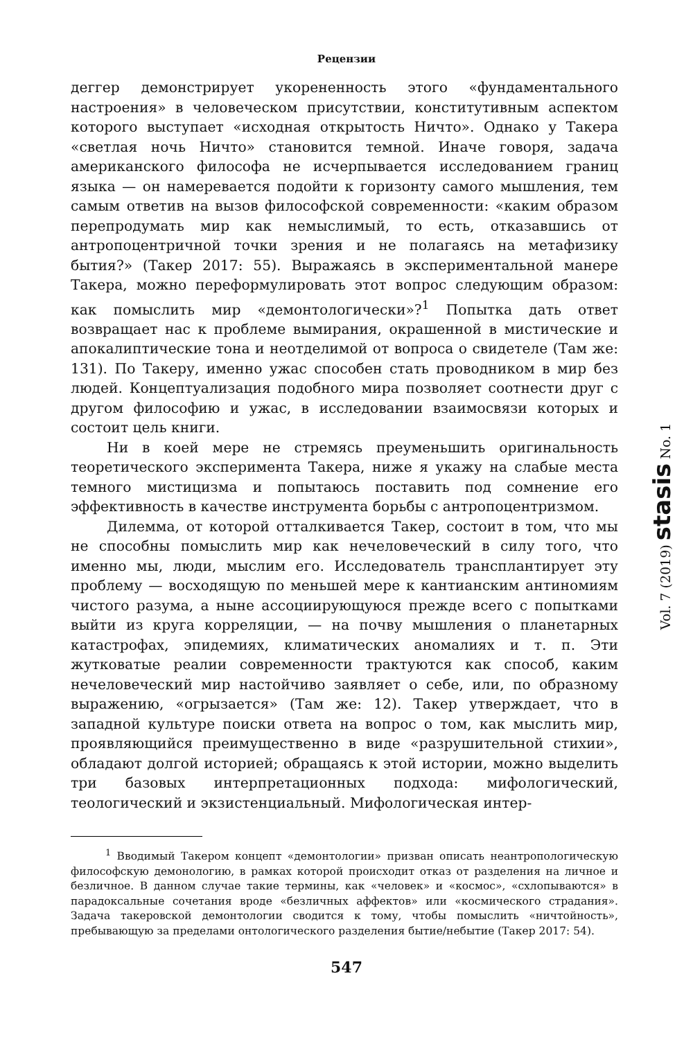Рецензии
деггер демонстрирует укорененность этого «фундаментального настроения» в человеческом присутствии, конститутивным аспектом которого выступает «исходная открытость Ничто». Однако у Такера «светлая ночь Ничто» становится темной. Иначе говоря, задача американского философа не исчерпывается исследованием границ языка — он намеревается подойти к горизонту самого мышления, тем самым ответив на вызов философской современности: «каким образом перепродумать мир как немыслимый, то есть, отказавшись от антропоцентричной точки зрения и не полагаясь на метафизику бытия?» (Такер 2017: 55). Выражаясь в экспериментальной манере Такера, можно переформулировать этот вопрос следующим образом: как помыслить мир «демонтологически»?<sup>1</sup> Попытка дать ответ возвращает нас к проблеме вымирания, окрашенной в мистические и апокалиптические тона и неотделимой от вопроса о свидетеле (Там же: 131). По Такеру, именно ужас способен стать проводником в мир без людей. Концептуализация подобного мира позволяет соотнести друг с другом философию и ужас, в исследовании взаимосвязи которых и состоит цель книги.
Ни в коей мере не стремясь преуменьшить оригинальность теоретического эксперимента Такера, ниже я укажу на слабые места темного мистицизма и попытаюсь поставить под сомнение его эффективность в качестве инструмента борьбы с антропоцентризмом.
Дилемма, от которой отталкивается Такер, состоит в том, что мы не способны помыслить мир как нечеловеческий в силу того, что именно мы, люди, мыслим его. Исследователь трансплантирует эту проблему — восходящую по меньшей мере к кантианским антиномиям чистого разума, а ныне ассоциирующуюся прежде всего с попытками выйти из круга корреляции, — на почву мышления о планетарных катастрофах, эпидемиях, климатических аномалиях и т. п. Эти жутковатые реалии современности трактуются как способ, каким нечеловеческий мир настойчиво заявляет о себе, или, по образному выражению, «огрызается» (Там же: 12). Такер утверждает, что в западной культуре поиски ответа на вопрос о том, как мыслить мир, проявляющийся преимущественно в виде «разрушительной стихии», обладают долгой историей; обращаясь к этой истории, можно выделить три базовых интерпретационных подхода: мифологический, теологический и экзистенциальный. Мифологическая интер-
<sup>1</sup> Вводимый Такером концепт «демонтологии» призван описать неантропологическую философскую демонологию, в рамках которой происходит отказ от разделения на личное и безличное. В данном случае такие термины, как «человек» и «космос», «схлопываются» в парадоксальные сочетания вроде «безличных аффектов» или «космического страдания». Задача такеровской демонтологии сводится к тому, чтобы помыслить «ничтойность», пребывающую за пределами онтологического разделения бытие/небытие (Такер 2017: 54).
547
Vol. 7 (2019) stasis No. 1